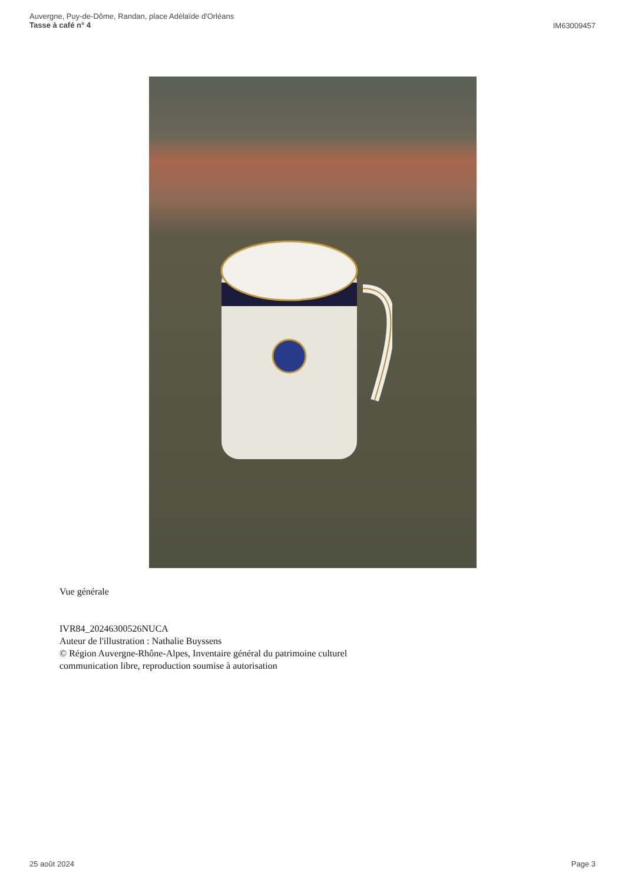Auvergne, Puy-de-Dôme, Randan, place Adélaïde d'Orléans
Tasse à café n° 4
IM63009457
Vue générale
IVR84_20246300526NUCA
Auteur de l'illustration : Nathalie Buyssens
© Région Auvergne-Rhône-Alpes, Inventaire général du patrimoine culturel
communication libre, reproduction soumise à autorisation
25 août 2024 Page 3